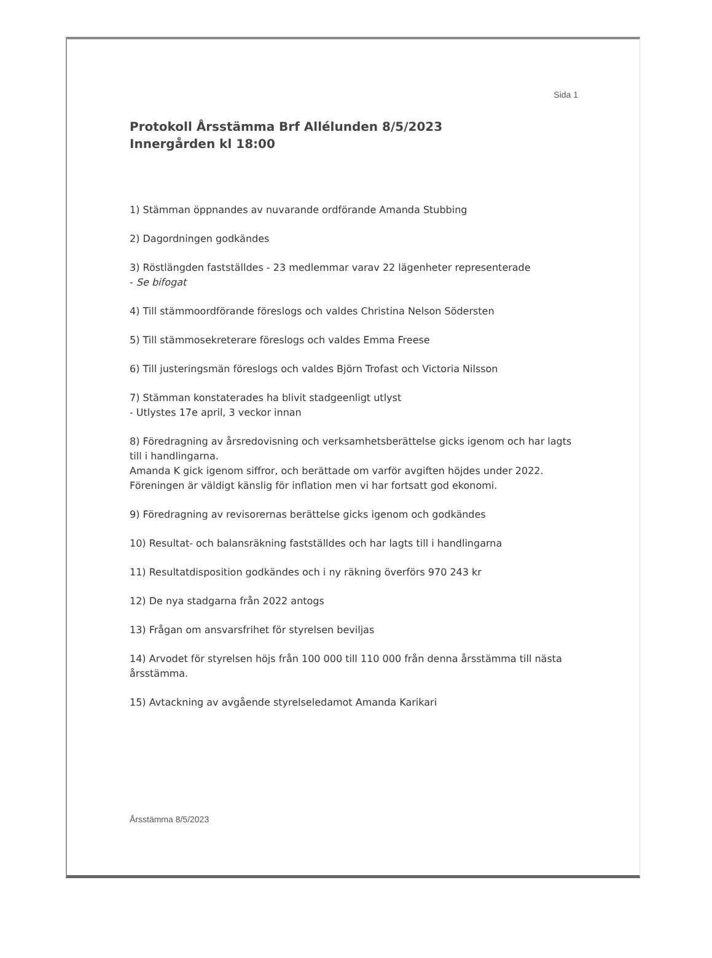Sida 1
Protokoll Årsstämma Brf Allélunden 8/5/2023
Innergården kl 18:00
1) Stämman öppnandes av nuvarande ordförande Amanda Stubbing
2) Dagordningen godkändes
3) Röstlängden fastställdes - 23 medlemmar varav 22 lägenheter representerade
- Se bifogat
4) Till stämmoordförande föreslogs och valdes Christina Nelson Södersten
5) Till stämmosekreterare föreslogs och valdes Emma Freese
6) Till justeringsmän föreslogs och valdes Björn Trofast och Victoria Nilsson
7) Stämman konstaterades ha blivit stadgeenligt utlyst
- Utlystes 17e april, 3 veckor innan
8) Föredragning av årsredovisning och verksamhetsberättelse gicks igenom och har lagts till i handlingarna.
Amanda K gick igenom siffror, och berättade om varför avgiften höjdes under 2022. Föreningen är väldigt känslig för inflation men vi har fortsatt god ekonomi.
9) Föredragning av revisorernas berättelse gicks igenom och godkändes
10) Resultat- och balansräkning fastställdes och har lagts till i handlingarna
11) Resultatdisposition godkändes och i ny räkning överförs 970 243 kr
12) De nya stadgarna från 2022 antogs
13) Frågan om ansvarsfrihet för styrelsen beviljas
14) Arvodet för styrelsen höjs från 100 000 till 110 000 från denna årsstämma till nästa årsstämma.
15) Avtackning av avgående styrelseledamot Amanda Karikari
Årsstämma 8/5/2023